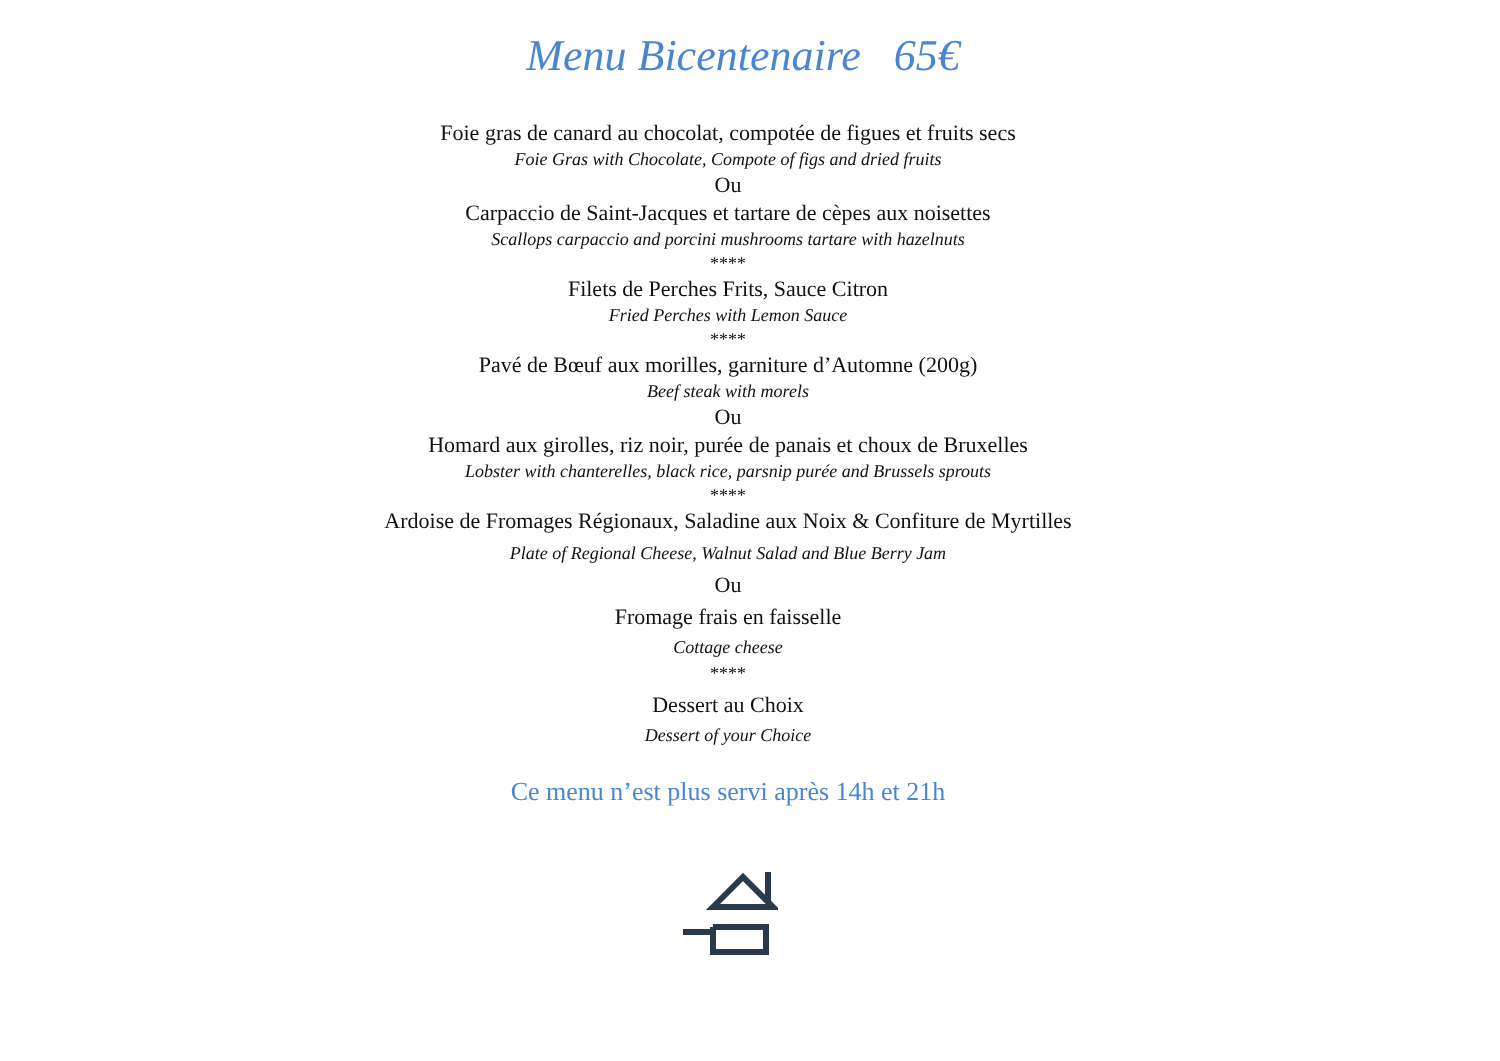Menu Bicentenaire 65€
Foie gras de canard au chocolat, compotée de figues et fruits secs
Foie Gras with Chocolate, Compote of figs and dried fruits
Ou
Carpaccio de Saint-Jacques et tartare de cèpes aux noisettes
Scallops carpaccio and porcini mushrooms tartare with hazelnuts
****
Filets de Perches Frits, Sauce Citron
Fried Perches with Lemon Sauce
****
Pavé de Bœuf aux morilles, garniture d’Automne (200g)
Beef steak with morels
Ou
Homard aux girolles, riz noir, purée de panais et choux de Bruxelles
Lobster with chanterelles, black rice, parsnip purée and Brussels sprouts
****
Ardoise de Fromages Régionaux, Saladine aux Noix & Confiture de Myrtilles
Plate of Regional Cheese, Walnut Salad and Blue Berry Jam
Ou
Fromage frais en faisselle
Cottage cheese
****
Dessert au Choix
Dessert of your Choice
Ce menu n’est plus servi après 14h et 21h